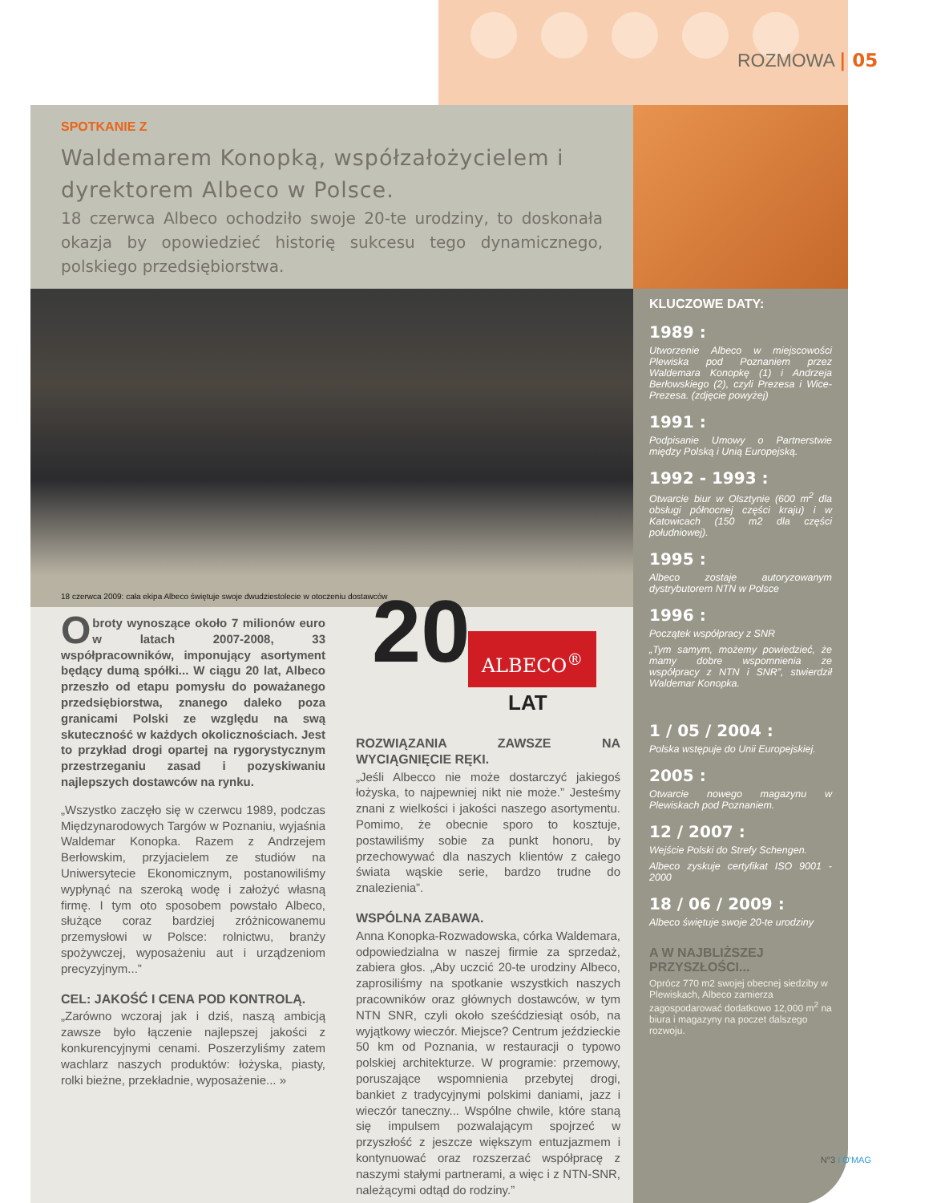ROZMOWA | 05
SPOTKANIE Z
Waldemarem Konopką, współzałożycielem i dyrektorem Albeco w Polsce.
18 czerwca Albeco ochodziło swoje 20-te urodziny, to doskonała okazja by opowiedzieć historię sukcesu tego dynamicznego, polskiego przedsiębiorstwa.
18 czerwca 2009: cała ekipa Albeco świętuje swoje dwudziestolecie w otoczeniu dostawców
Obroty wynoszące około 7 milionów euro w latach 2007-2008, 33 współpracowników, imponujący asortyment będący dumą spółki... W ciągu 20 lat, Albeco przeszło od etapu pomysłu do poważanego przedsiębiorstwa, znanego daleko poza granicami Polski ze względu na swą skuteczność w każdych okolicznościach. Jest to przykład drogi opartej na rygorystycznym przestrzeganiu zasad i pozyskiwaniu najlepszych dostawców na rynku.
„Wszystko zaczęło się w czerwcu 1989, podczas Międzynarodowych Targów w Poznaniu, wyjaśnia Waldemar Konopka. Razem z Andrzejem Berłowskim, przyjacielem ze studiów na Uniwersytecie Ekonomicznym, postanowiliśmy wypłynąć na szeroką wodę i założyć własną firmę. I tym oto sposobem powstało Albeco, służące coraz bardziej zróżnicowanemu przemysłowi w Polsce: rolnictwu, branży spożywczej, wyposażeniu aut i urządzeniom precyzyjnym...”
CEL: JAKOŚĆ I CENA POD KONTROLĄ.
„Zarówno wczoraj jak i dziś, naszą ambicją zawsze było łączenie najlepszej jakości z konkurencyjnymi cenami. Poszerzyliśmy zatem wachlarz naszych produktów: łożyska, piasty, rolki bieżne, przekładnie, wyposażenie... »
ALBECO<sup>®</sup>
20 LAT
ROZWIĄZANIA ZAWSZE NA WYCIĄGNIĘCIE RĘKI.
„Jeśli Albecco nie może dostarczyć jakiegoś łożyska, to najpewniej nikt nie może.” Jesteśmy znani z wielkości i jakości naszego asortymentu. Pomimo, że obecnie sporo to kosztuje, postawiliśmy sobie za punkt honoru, by przechowywać dla naszych klientów z całego świata wąskie serie, bardzo trudne do znalezienia”.
WSPÓLNA ZABAWA.
Anna Konopka-Rozwadowska, córka Waldemara, odpowiedzialna w naszej firmie za sprzedaż, zabiera głos. „Aby uczcić 20-te urodziny Albeco, zaprosiliśmy na spotkanie wszystkich naszych pracowników oraz głównych dostawców, w tym NTN SNR, czyli około sześćdziesiąt osób, na wyjątkowy wieczór. Miejsce? Centrum jeździeckie 50 km od Poznania, w restauracji o typowo polskiej architekturze. W programie: przemowy, poruszające wspomnienia przebytej drogi, bankiet z tradycyjnymi polskimi daniami, jazz i wieczór taneczny... Wspólne chwile, które staną się impulsem pozwalającym spojrzeć w przyszłość z jeszcze większym entuzjazmem i kontynuować oraz rozszerzać współpracę z naszymi stałymi partnerami, a więc i z NTN-SNR, należącymi odtąd do rodziny.”
KLUCZOWE DATY:
1989 :
Utworzenie Albeco w miejscowości Plewiska pod Poznaniem przez Waldemara Konopkę (1) i Andrzeja Berłowskiego (2), czyli Prezesa i Wice-Prezesa. (zdjęcie powyżej)
1991 :
Podpisanie Umowy o Partnerstwie między Polską i Unią Europejską.
1992 - 1993 :
Otwarcie biur w Olsztynie (600 m<sup>2</sup> dla obsługi północnej części kraju) i w Katowicach (150 m2 dla części południowej).
1995 :
Albeco zostaje autoryzowanym dystrybutorem NTN w Polsce
1996 :
Początek współpracy z SNR
„Tym samym, możemy powiedzieć, że mamy dobre wspomnienia ze współpracy z NTN i SNR”, stwierdził Waldemar Konopka.
1 / 05 / 2004 :
Polska wstępuje do Unii Europejskiej.
2005 :
Otwarcie nowego magazynu w Plewiskach pod Poznaniem.
12 / 2007 :
Wejście Polski do Strefy Schengen.
Albeco zyskuje certyfikat ISO 9001 - 2000
18 / 06 / 2009 :
Albeco świętuje swoje 20-te urodziny
A W NAJBLIŻSZEJ PRZYSZŁOŚCI...
Oprócz 770 m2 swojej obecnej siedziby w Plewiskach, Albeco zamierza zagospodarować dodatkowo 12,000 m<sup>2</sup> na biura i magazyny na poczet dalszego rozwoju.
N°3 I O'MAG